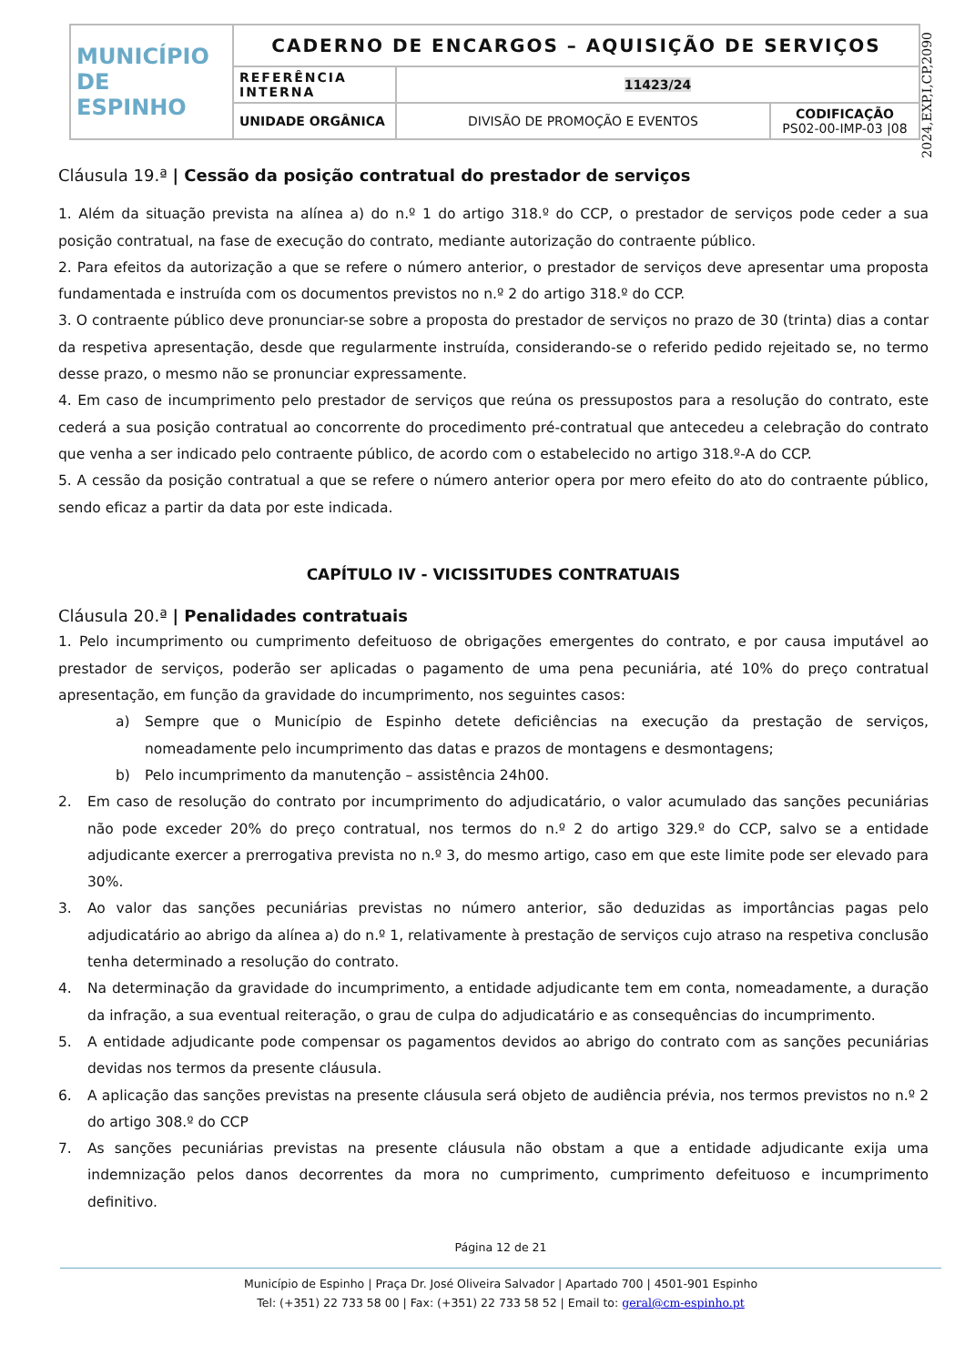| MUNICÍPIO DE ESPINHO | CADERNO DE ENCARGOS – AQUISIÇÃO DE SERVIÇOS | | |
| | REFERÊNCIA INTERNA | 11423/24 | |
| | UNIDADE ORGÂNICA | DIVISÃO DE PROMOÇÃO E EVENTOS | CODIFICAÇÃO PS02-00-IMP-03 /08 |
2024,EXP,I,CP,2090
Cláusula 19.ª | Cessão da posição contratual do prestador de serviços
1. Além da situação prevista na alínea a) do n.º 1 do artigo 318.º do CCP, o prestador de serviços pode ceder a sua posição contratual, na fase de execução do contrato, mediante autorização do contraente público.
2. Para efeitos da autorização a que se refere o número anterior, o prestador de serviços deve apresentar uma proposta fundamentada e instruída com os documentos previstos no n.º 2 do artigo 318.º do CCP.
3. O contraente público deve pronunciar-se sobre a proposta do prestador de serviços no prazo de 30 (trinta) dias a contar da respetiva apresentação, desde que regularmente instruída, considerando-se o referido pedido rejeitado se, no termo desse prazo, o mesmo não se pronunciar expressamente.
4. Em caso de incumprimento pelo prestador de serviços que reúna os pressupostos para a resolução do contrato, este cederá a sua posição contratual ao concorrente do procedimento pré-contratual que antecedeu a celebração do contrato que venha a ser indicado pelo contraente público, de acordo com o estabelecido no artigo 318.º-A do CCP.
5. A cessão da posição contratual a que se refere o número anterior opera por mero efeito do ato do contraente público, sendo eficaz a partir da data por este indicada.
CAPÍTULO IV - VICISSITUDES CONTRATUAIS
Cláusula 20.ª | Penalidades contratuais
1. Pelo incumprimento ou cumprimento defeituoso de obrigações emergentes do contrato, e por causa imputável ao prestador de serviços, poderão ser aplicadas o pagamento de uma pena pecuniária, até 10% do preço contratual apresentação, em função da gravidade do incumprimento, nos seguintes casos:
a) Sempre que o Município de Espinho detete deficiências na execução da prestação de serviços, nomeadamente pelo incumprimento das datas e prazos de montagens e desmontagens;
b) Pelo incumprimento da manutenção – assistência 24h00.
2. Em caso de resolução do contrato por incumprimento do adjudicatário, o valor acumulado das sanções pecuniárias não pode exceder 20% do preço contratual, nos termos do n.º 2 do artigo 329.º do CCP, salvo se a entidade adjudicante exercer a prerrogativa prevista no n.º 3, do mesmo artigo, caso em que este limite pode ser elevado para 30%.
3. Ao valor das sanções pecuniárias previstas no número anterior, são deduzidas as importâncias pagas pelo adjudicatário ao abrigo da alínea a) do n.º 1, relativamente à prestação de serviços cujo atraso na respetiva conclusão tenha determinado a resolução do contrato.
4. Na determinação da gravidade do incumprimento, a entidade adjudicante tem em conta, nomeadamente, a duração da infração, a sua eventual reiteração, o grau de culpa do adjudicatário e as consequências do incumprimento.
5. A entidade adjudicante pode compensar os pagamentos devidos ao abrigo do contrato com as sanções pecuniárias devidas nos termos da presente cláusula.
6. A aplicação das sanções previstas na presente cláusula será objeto de audiência prévia, nos termos previstos no n.º 2 do artigo 308.º do CCP
7. As sanções pecuniárias previstas na presente cláusula não obstam a que a entidade adjudicante exija uma indemnização pelos danos decorrentes da mora no cumprimento, cumprimento defeituoso e incumprimento definitivo.
Página 12 de 21
Município de Espinho | Praça Dr. José Oliveira Salvador | Apartado 700 | 4501-901 Espinho
Tel: (+351) 22 733 58 00 | Fax: (+351) 22 733 58 52 | Email to: geral@cm-espinho.pt